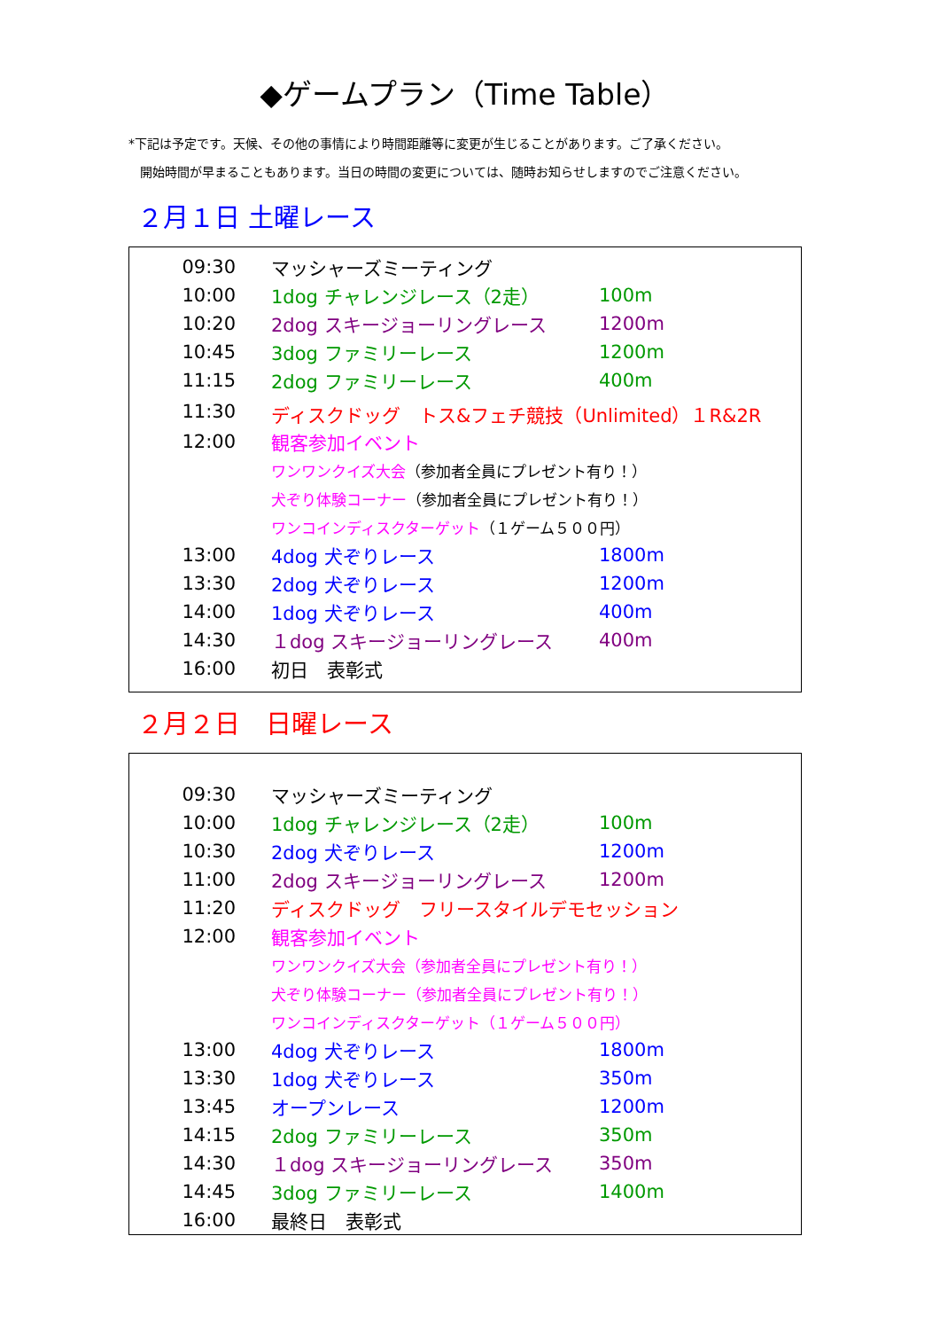◆ゲームプラン（Time Table）
*下記は予定です。天候、その他の事情により時間距離等に変更が生じることがあります。ご了承ください。
開始時間が早まることもあります。当日の時間の変更については、随時お知らせしますのでご注意ください。
２月１日 土曜レース
| 09:30 | マッシャーズミーティング | |
| 10:00 | 1dog チャレンジレース（2走） | 100m |
| 10:20 | 2dog スキージョーリングレース | 1200m |
| 10:45 | 3dog ファミリーレース | 1200m |
| 11:15 | 2dog ファミリーレース | 400m |
| 11:30 | ディスクドッグ トス&フェチ競技（Unlimited）１R&2R | |
| 12:00 | 観客参加イベント | |
| | ワンワンクイズ大会 （参加者全員にプレゼント有り！） | |
| | 犬ぞり体験コーナー （参加者全員にプレゼント有り！） | |
| | ワンコインディスクターゲット （１ゲーム５００円） | |
| 13:00 | 4dog 犬ぞりレース | 1800m |
| 13:30 | 2dog 犬ぞりレース | 1200m |
| 14:00 | 1dog 犬ぞりレース | 400m |
| 14:30 | １dog スキージョーリングレース | 400m |
| 16:00 | 初日 表彰式 | |
２月２日　日曜レース
| 09:30 | マッシャーズミーティング | |
| 10:00 | 1dog チャレンジレース（2走） | 100m |
| 10:30 | 2dog 犬ぞりレース | 1200m |
| 11:00 | 2dog スキージョーリングレース | 1200m |
| 11:20 | ディスクドッグ フリースタイルデモセッション | |
| 12:00 | 観客参加イベント | |
| | ワンワンクイズ大会（参加者全員にプレゼント有り！） | |
| | 犬ぞり体験コーナー（参加者全員にプレゼント有り！） | |
| | ワンコインディスクターゲット（１ゲーム５００円） | |
| 13:00 | 4dog 犬ぞりレース | 1800m |
| 13:30 | 1dog 犬ぞりレース | 350m |
| 13:45 | オープンレース | 1200m |
| 14:15 | 2dog ファミリーレース | 350m |
| 14:30 | １dog スキージョーリングレース | 350m |
| 14:45 | 3dog ファミリーレース | 1400m |
| 16:00 | 最終日 表彰式 | |